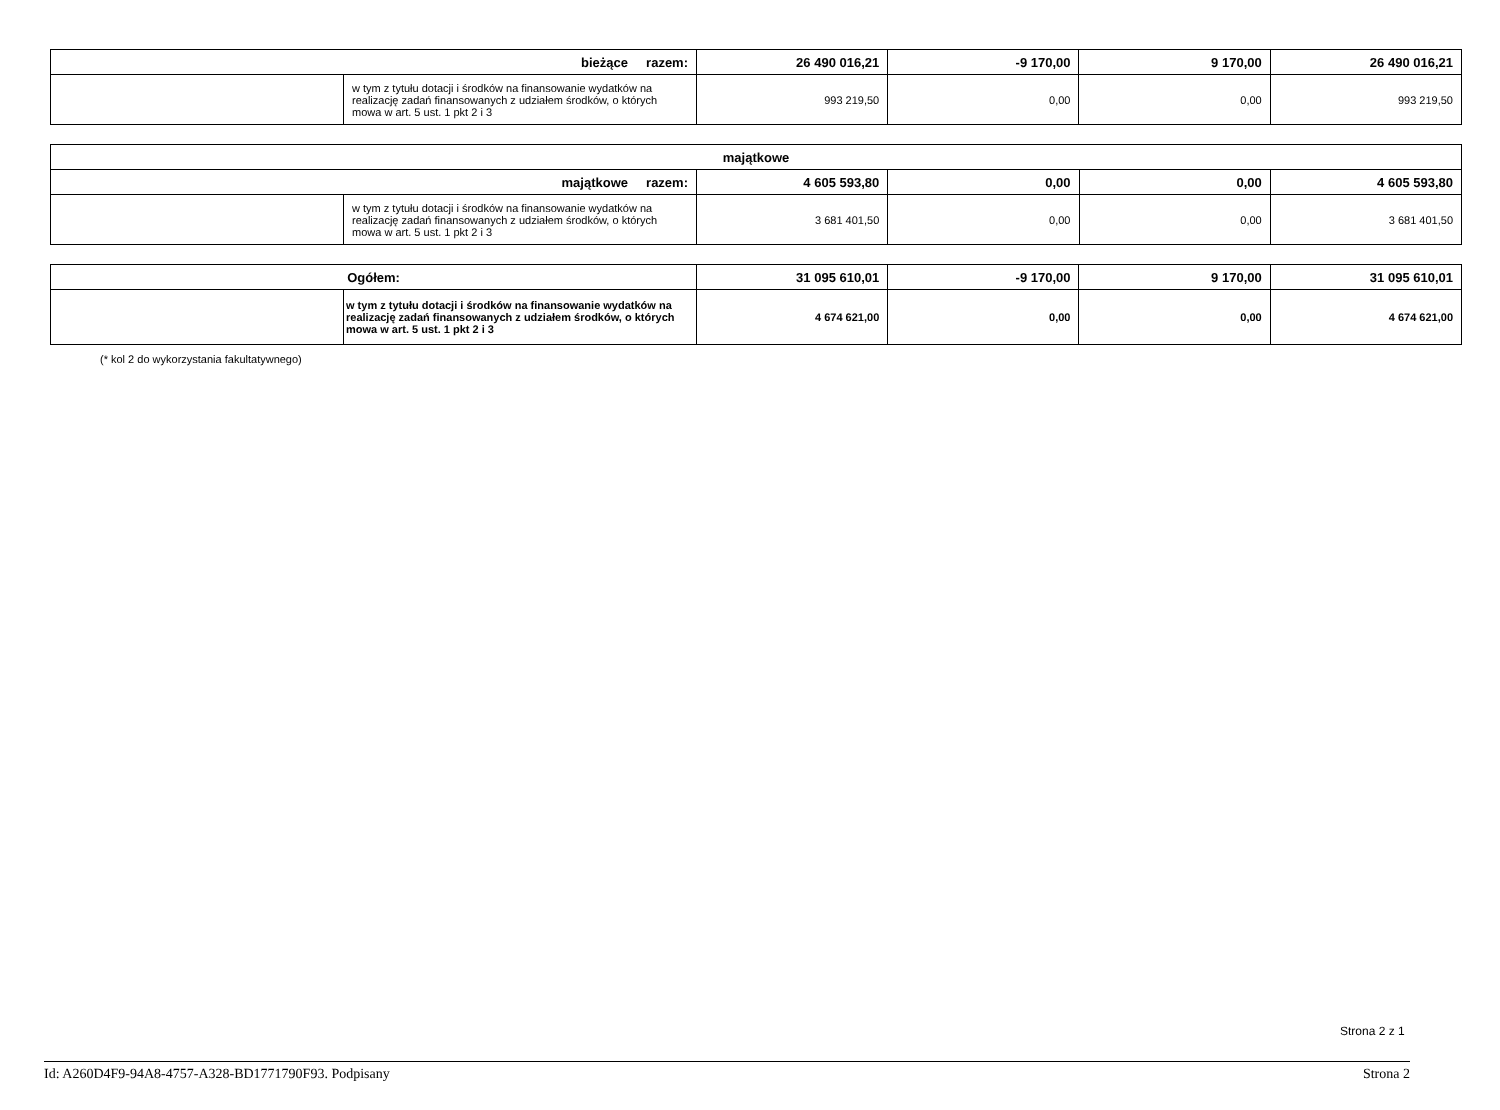| bieżące razem: | | 26 490 016,21 | -9 170,00 | 9 170,00 | 26 490 016,21 |
| | w tym z tytułu dotacji i środków na finansowanie wydatków na realizację zadań finansowanych z udziałem środków, o których mowa w art. 5 ust. 1 pkt 2 i 3 | 993 219,50 | 0,00 | 0,00 | 993 219,50 |
| majątkowe | | | | | |
| majątkowe razem: | | 4 605 593,80 | 0,00 | 0,00 | 4 605 593,80 |
| | w tym z tytułu dotacji i środków na finansowanie wydatków na realizację zadań finansowanych z udziałem środków, o których mowa w art. 5 ust. 1 pkt 2 i 3 | 3 681 401,50 | 0,00 | 0,00 | 3 681 401,50 |
| Ogółem: | | 31 095 610,01 | -9 170,00 | 9 170,00 | 31 095 610,01 |
| | w tym z tytułu dotacji i środków na finansowanie wydatków na realizację zadań finansowanych z udziałem środków, o których mowa w art. 5 ust. 1 pkt 2 i 3 | 4 674 621,00 | 0,00 | 0,00 | 4 674 621,00 |
(* kol 2 do wykorzystania fakultatywnego)
Strona 2 z 1
Id: A260D4F9-94A8-4757-A328-BD1771790F93. Podpisany Strona 2